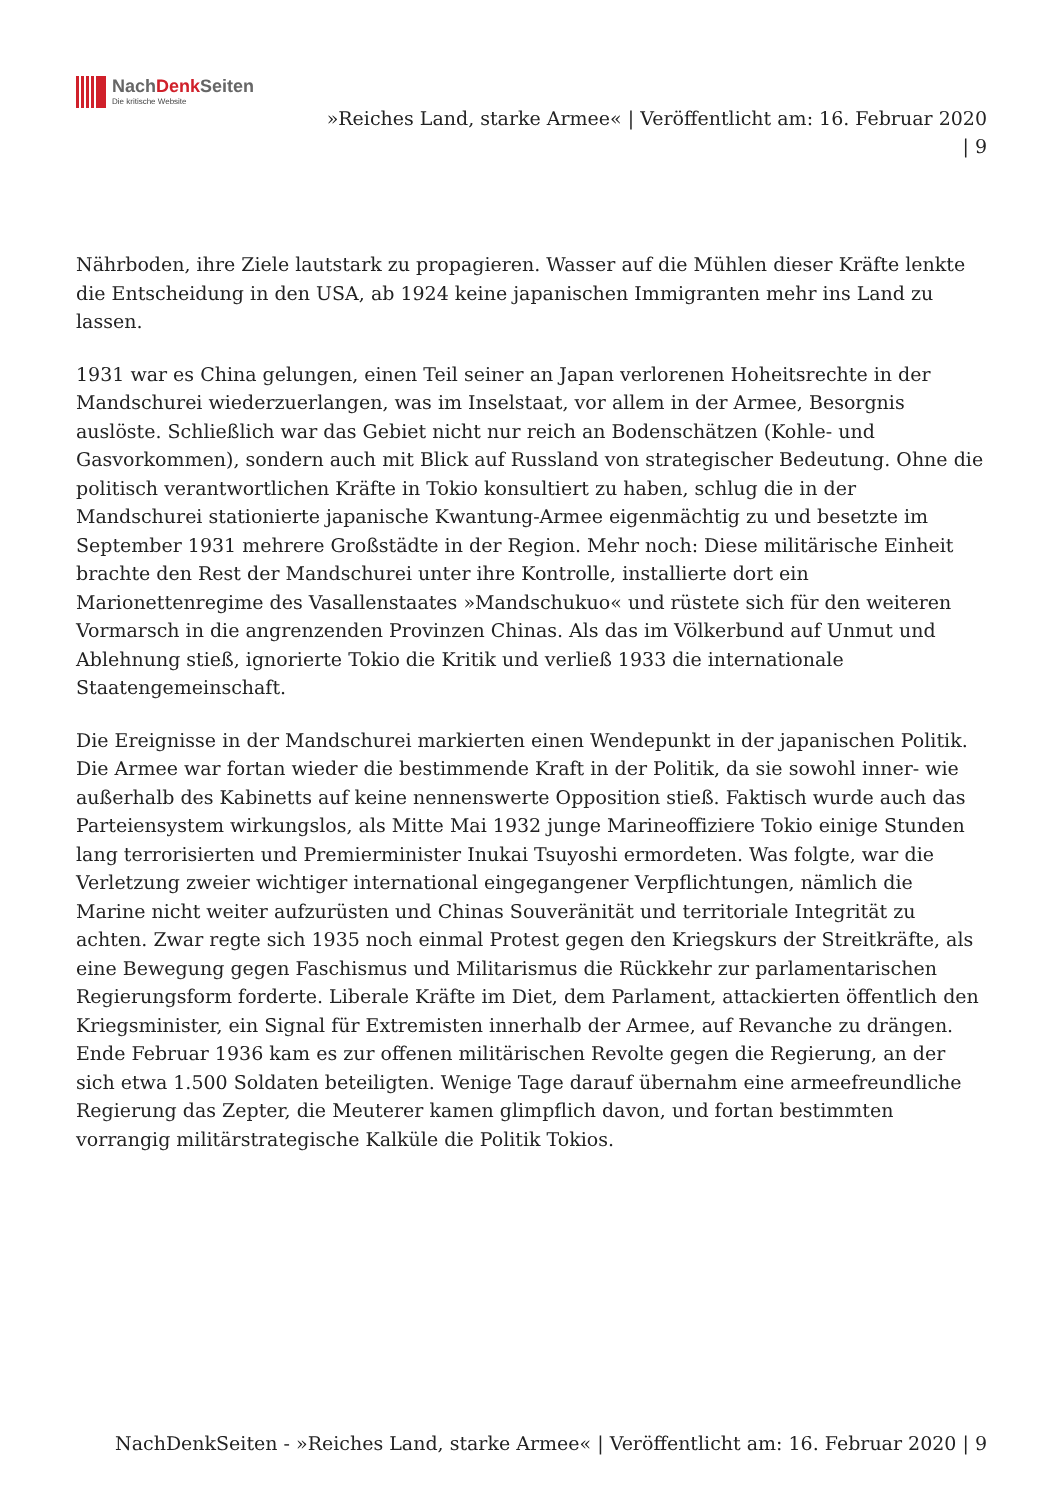NachDenk Seiten
Die kritische Website
»Reiches Land, starke Armee« | Veröffentlicht am: 16. Februar 2020
| 9
Nährboden, ihre Ziele lautstark zu propagieren. Wasser auf die Mühlen dieser Kräfte lenkte die Entscheidung in den USA, ab 1924 keine japanischen Immigranten mehr ins Land zu lassen.
1931 war es China gelungen, einen Teil seiner an Japan verlorenen Hoheitsrechte in der Mandschurei wiederzuerlangen, was im Inselstaat, vor allem in der Armee, Besorgnis auslöste. Schließlich war das Gebiet nicht nur reich an Bodenschätzen (Kohle- und Gasvorkommen), sondern auch mit Blick auf Russland von strategischer Bedeutung. Ohne die politisch verantwortlichen Kräfte in Tokio konsultiert zu haben, schlug die in der Mandschurei stationierte japanische Kwantung-Armee eigenmächtig zu und besetzte im September 1931 mehrere Großstädte in der Region. Mehr noch: Diese militärische Einheit brachte den Rest der Mandschurei unter ihre Kontrolle, installierte dort ein Marionettenregime des Vasallenstaates »Mandschukuo« und rüstete sich für den weiteren Vormarsch in die angrenzenden Provinzen Chinas. Als das im Völkerbund auf Unmut und Ablehnung stieß, ignorierte Tokio die Kritik und verließ 1933 die internationale Staatengemeinschaft.
Die Ereignisse in der Mandschurei markierten einen Wendepunkt in der japanischen Politik. Die Armee war fortan wieder die bestimmende Kraft in der Politik, da sie sowohl inner- wie außerhalb des Kabinetts auf keine nennenswerte Opposition stieß. Faktisch wurde auch das Parteiensystem wirkungslos, als Mitte Mai 1932 junge Marineoffiziere Tokio einige Stunden lang terrorisierten und Premierminister Inukai Tsuyoshi ermordeten. Was folgte, war die Verletzung zweier wichtiger international eingegangener Verpflichtungen, nämlich die Marine nicht weiter aufzurüsten und Chinas Souveränität und territoriale Integrität zu achten. Zwar regte sich 1935 noch einmal Protest gegen den Kriegskurs der Streitkräfte, als eine Bewegung gegen Faschismus und Militarismus die Rückkehr zur parlamentarischen Regierungsform forderte. Liberale Kräfte im Diet, dem Parlament, attackierten öffentlich den Kriegsminister, ein Signal für Extremisten innerhalb der Armee, auf Revanche zu drängen. Ende Februar 1936 kam es zur offenen militärischen Revolte gegen die Regierung, an der sich etwa 1.500 Soldaten beteiligten. Wenige Tage darauf übernahm eine armeefreundliche Regierung das Zepter, die Meuterer kamen glimpflich davon, und fortan bestimmten vorrangig militärstrategische Kalküle die Politik Tokios.
NachDenkSeiten - »Reiches Land, starke Armee« | Veröffentlicht am: 16. Februar 2020 | 9